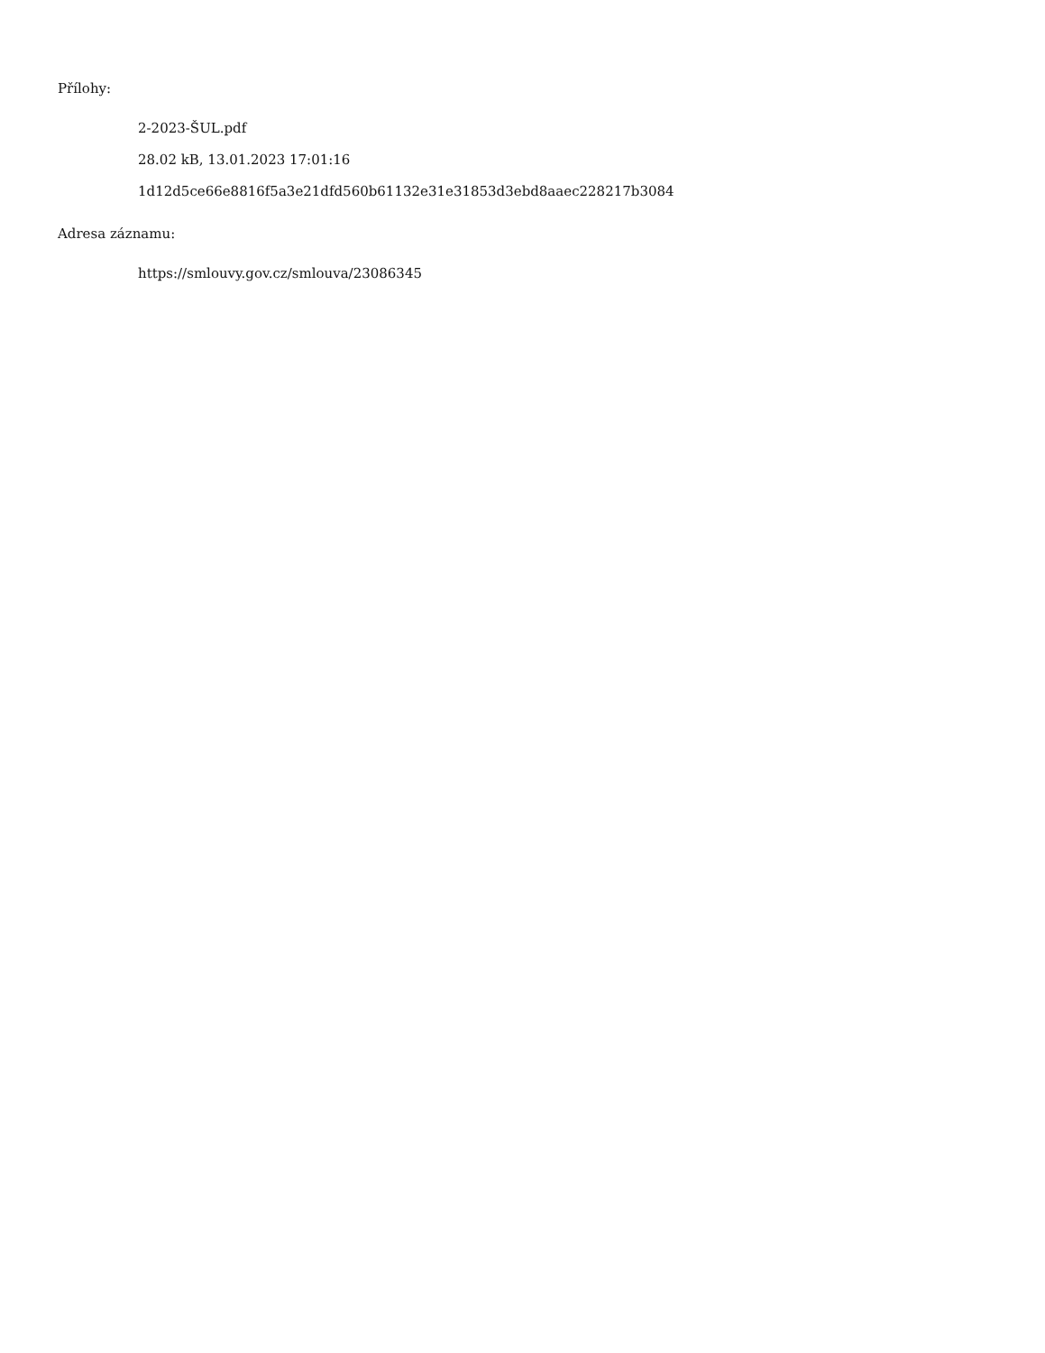Přílohy:
2-2023-ŠUL.pdf
28.02 kB, 13.01.2023 17:01:16
1d12d5ce66e8816f5a3e21dfd560b61132e31e31853d3ebd8aaec228217b3084
Adresa záznamu:
https://smlouvy.gov.cz/smlouva/23086345